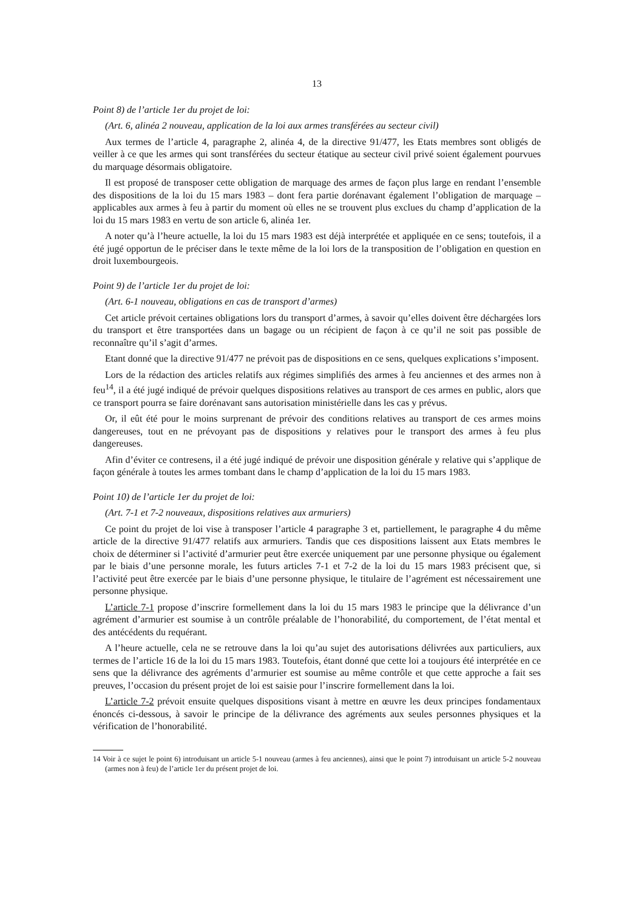13
Point 8) de l’article 1er du projet de loi:
(Art. 6, alinéa 2 nouveau, application de la loi aux armes transférées au secteur civil)
Aux termes de l’article 4, paragraphe 2, alinéa 4, de la directive 91/477, les Etats membres sont obligés de veiller à ce que les armes qui sont transférées du secteur étatique au secteur civil privé soient également pourvues du marquage désormais obligatoire.
Il est proposé de transposer cette obligation de marquage des armes de façon plus large en rendant l’ensemble des dispositions de la loi du 15 mars 1983 – dont fera partie dorénavant également l’obligation de marquage – applicables aux armes à feu à partir du moment où elles ne se trouvent plus exclues du champ d’application de la loi du 15 mars 1983 en vertu de son article 6, alinéa 1er.
A noter qu’à l’heure actuelle, la loi du 15 mars 1983 est déjà interprétée et appliquée en ce sens; toutefois, il a été jugé opportun de le préciser dans le texte même de la loi lors de la transposition de l’obligation en question en droit luxembourgeois.
Point 9) de l’article 1er du projet de loi:
(Art. 6-1 nouveau, obligations en cas de transport d’armes)
Cet article prévoit certaines obligations lors du transport d’armes, à savoir qu’elles doivent être déchargées lors du transport et être transportées dans un bagage ou un récipient de façon à ce qu’il ne soit pas possible de reconnaître qu’il s’agit d’armes.
Etant donné que la directive 91/477 ne prévoit pas de dispositions en ce sens, quelques explications s’imposent.
Lors de la rédaction des articles relatifs aux régimes simplifiés des armes à feu anciennes et des armes non à feu<sup>14</sup>, il a été jugé indiqué de prévoir quelques dispositions relatives au transport de ces armes en public, alors que ce transport pourra se faire dorénavant sans autorisation ministérielle dans les cas y prévus.
Or, il eût été pour le moins surprenant de prévoir des conditions relatives au transport de ces armes moins dangereuses, tout en ne prévoyant pas de dispositions y relatives pour le transport des armes à feu plus dangereuses.
Afin d’éviter ce contresens, il a été jugé indiqué de prévoir une disposition générale y relative qui s’applique de façon générale à toutes les armes tombant dans le champ d’application de la loi du 15 mars 1983.
Point 10) de l’article 1er du projet de loi:
(Art. 7-1 et 7-2 nouveaux, dispositions relatives aux armuriers)
Ce point du projet de loi vise à transposer l’article 4 paragraphe 3 et, partiellement, le paragraphe 4 du même article de la directive 91/477 relatifs aux armuriers. Tandis que ces dispositions laissent aux Etats membres le choix de déterminer si l’activité d’armurier peut être exercée uniquement par une personne physique ou également par le biais d’une personne morale, les futurs articles 7-1 et 7-2 de la loi du 15 mars 1983 précisent que, si l’activité peut être exercée par le biais d’une personne physique, le titulaire de l’agrément est nécessairement une personne physique.
L’article 7-1 propose d’inscrire formellement dans la loi du 15 mars 1983 le principe que la délivrance d’un agrément d’armurier est soumise à un contrôle préalable de l’honorabilité, du comportement, de l’état mental et des antécédents du requérant.
A l’heure actuelle, cela ne se retrouve dans la loi qu’au sujet des autorisations délivrées aux particuliers, aux termes de l’article 16 de la loi du 15 mars 1983. Toutefois, étant donné que cette loi a toujours été interprétée en ce sens que la délivrance des agréments d’armurier est soumise au même contrôle et que cette approche a fait ses preuves, l’occasion du présent projet de loi est saisie pour l’inscrire formellement dans la loi.
L’article 7-2 prévoit ensuite quelques dispositions visant à mettre en œuvre les deux principes fondamentaux énoncés ci-dessous, à savoir le principe de la délivrance des agréments aux seules personnes physiques et la vérification de l’honorabilité.
14 Voir à ce sujet le point 6) introduisant un article 5-1 nouveau (armes à feu anciennes), ainsi que le point 7) introduisant un article 5-2 nouveau (armes non à feu) de l’article 1er du présent projet de loi.